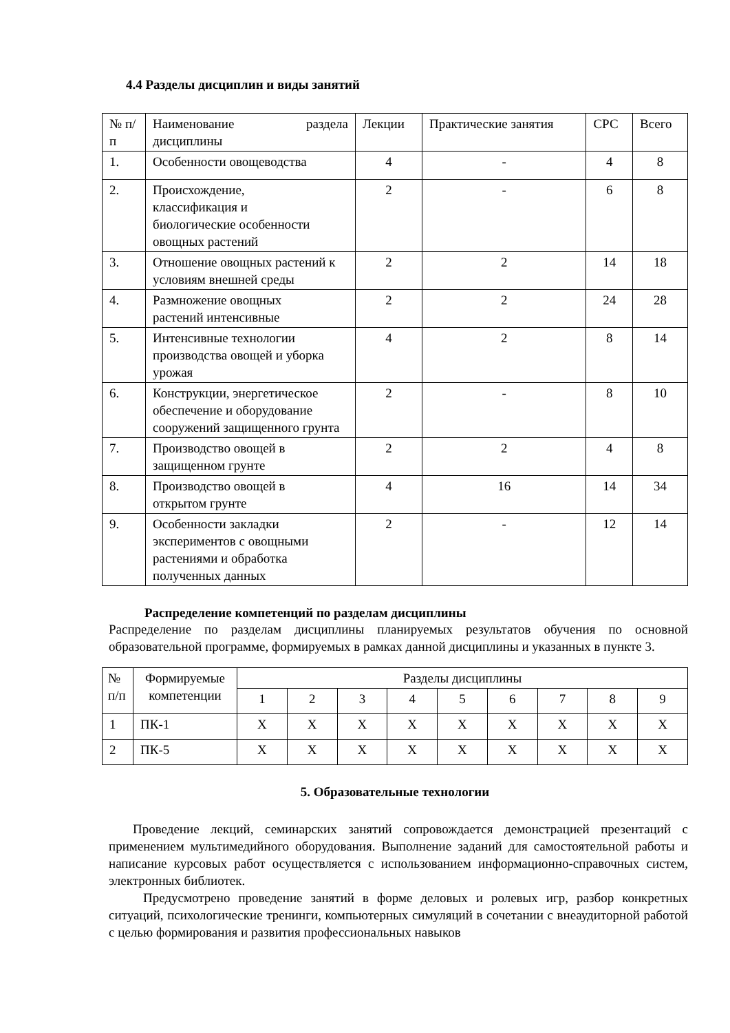4.4 Разделы дисциплин и виды занятий
| № п/п | Наименование раздела дисциплины | Лекции | Практические занятия | СРС | Всего |
| --- | --- | --- | --- | --- | --- |
| 1. | Особенности овощеводства | 4 | - | 4 | 8 |
| 2. | Происхождение, классификация и биологические особенности овощных растений | 2 | - | 6 | 8 |
| 3. | Отношение овощных растений к условиям внешней среды | 2 | 2 | 14 | 18 |
| 4. | Размножение овощных растений интенсивные | 2 | 2 | 24 | 28 |
| 5. | Интенсивные технологии производства овощей и уборка урожая | 4 | 2 | 8 | 14 |
| 6. | Конструкции, энергетическое обеспечение и оборудование сооружений защищенного грунта | 2 | - | 8 | 10 |
| 7. | Производство овощей в защищенном грунте | 2 | 2 | 4 | 8 |
| 8. | Производство овощей в открытом грунте | 4 | 16 | 14 | 34 |
| 9. | Особенности закладки экспериментов с овощными растениями и обработка полученных данных | 2 | - | 12 | 14 |
Распределение компетенций по разделам дисциплины
Распределение по разделам дисциплины планируемых результатов обучения по основной образовательной программе, формируемых в рамках данной дисциплины и указанных в пункте 3.
| № п/п | Формируемые компетенции | Разделы дисциплины | | | | | | | | |
| --- | --- | --- | --- | --- | --- | --- | --- | --- | --- | --- |
| | | 1 | 2 | 3 | 4 | 5 | 6 | 7 | 8 | 9 |
| 1 | ПК-1 | Х | Х | Х | Х | Х | Х | Х | Х | Х |
| 2 | ПК-5 | Х | Х | Х | Х | Х | Х | Х | Х | Х |
5. Образовательные технологии
Проведение лекций, семинарских занятий сопровождается демонстрацией презентаций с применением мультимедийного оборудования. Выполнение заданий для самостоятельной работы и написание курсовых работ осуществляется с использованием информационно-справочных систем, электронных библиотек.
Предусмотрено проведение занятий в форме деловых и ролевых игр, разбор конкретных ситуаций, психологические тренинги, компьютерных симуляций в сочетании с внеаудиторной работой с целью формирования и развития профессиональных навыков